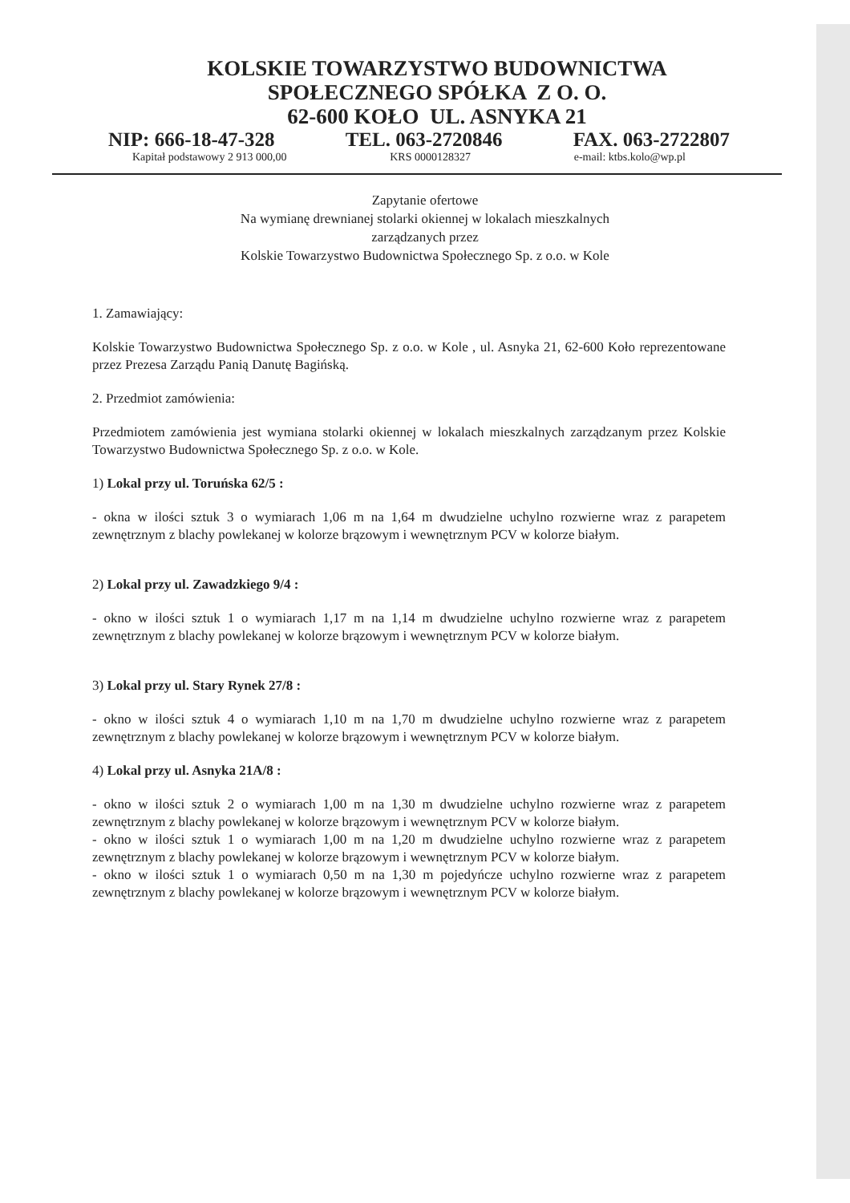KOLSKIE TOWARZYSTWO BUDOWNICTWA
SPOŁECZNEGO SPÓŁKA Z O. O.
62-600 KOŁO UL. ASNYKA 21
NIP: 666-18-47-328 TEL. 063-2720846 FAX. 063-2722807
Kapitał podstawowy 2 913 000,00 KRS 0000128327 e-mail: ktbs.kolo@wp.pl
Zapytanie ofertowe
Na wymianę drewnianej stolarki okiennej w lokalach mieszkalnych
zarządzanych przez
Kolskie Towarzystwo Budownictwa Społecznego Sp. z o.o. w Kole
1. Zamawiający:
Kolskie Towarzystwo Budownictwa Społecznego Sp. z o.o. w Kole , ul. Asnyka 21, 62-600 Koło reprezentowane przez Prezesa Zarządu Panią Danutę Bagińską.
2. Przedmiot zamówienia:
Przedmiotem zamówienia jest wymiana stolarki okiennej w lokalach mieszkalnych zarządzanym przez Kolskie Towarzystwo Budownictwa Społecznego Sp. z o.o. w Kole.
1) Lokal przy ul. Toruńska 62/5 :
- okna w ilości sztuk 3 o wymiarach 1,06 m na 1,64 m dwudzielne uchylno rozwierne wraz z parapetem zewnętrznym z blachy powlekanej w kolorze brązowym i wewnętrznym PCV w kolorze białym.
2) Lokal przy ul. Zawadzkiego 9/4 :
- okno w ilości sztuk 1 o wymiarach 1,17 m na 1,14 m dwudzielne uchylno rozwierne wraz z parapetem zewnętrznym z blachy powlekanej w kolorze brązowym i wewnętrznym PCV w kolorze białym.
3) Lokal przy ul. Stary Rynek 27/8 :
- okno w ilości sztuk 4 o wymiarach 1,10 m na 1,70 m dwudzielne uchylno rozwierne wraz z parapetem zewnętrznym z blachy powlekanej w kolorze brązowym i wewnętrznym PCV w kolorze białym.
4) Lokal przy ul. Asnyka 21A/8 :
- okno w ilości sztuk 2 o wymiarach 1,00 m na 1,30 m dwudzielne uchylno rozwierne wraz z parapetem zewnętrznym z blachy powlekanej w kolorze brązowym i wewnętrznym PCV w kolorze białym.
- okno w ilości sztuk 1 o wymiarach 1,00 m na 1,20 m dwudzielne uchylno rozwierne wraz z parapetem zewnętrznym z blachy powlekanej w kolorze brązowym i wewnętrznym PCV w kolorze białym.
- okno w ilości sztuk 1 o wymiarach 0,50 m na 1,30 m pojedyńcze uchylno rozwierne wraz z parapetem zewnętrznym z blachy powlekanej w kolorze brązowym i wewnętrznym PCV w kolorze białym.